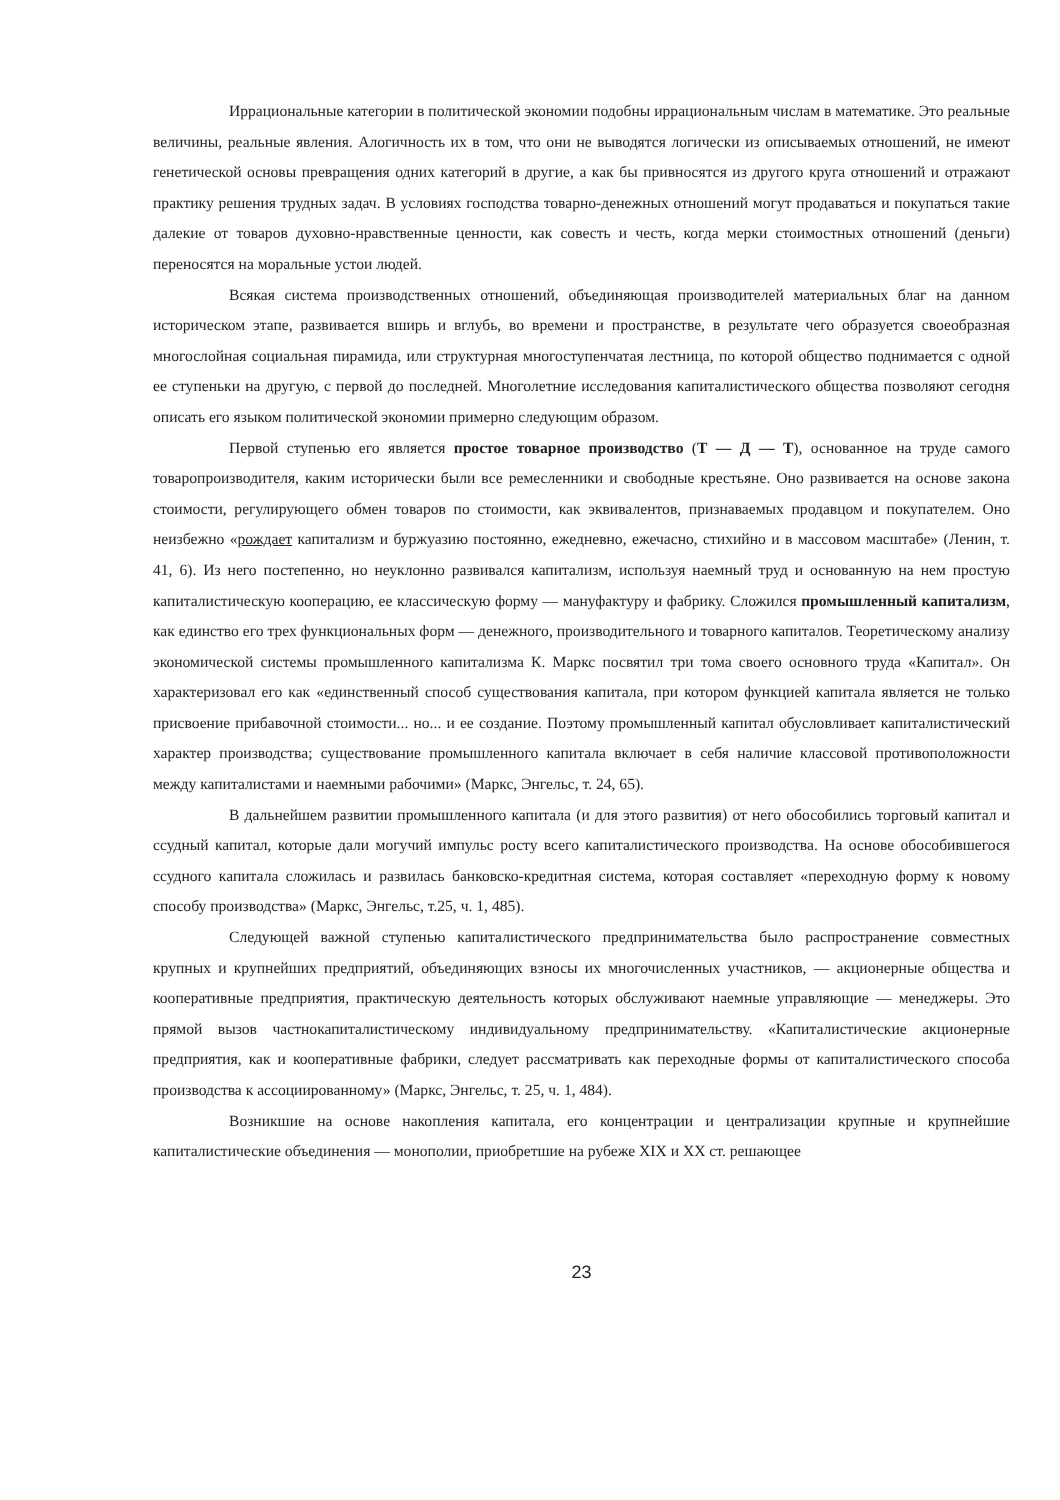Иррациональные категории в политической экономии подобны иррациональным числам в математике. Это реальные величины, реальные явления. Алогичность их в том, что они не выводятся логически из описываемых отношений, не имеют генетической основы превращения одних категорий в другие, а как бы привносятся из другого круга отношений и отражают практику решения трудных задач. В условиях господства товарно-денежных отношений могут продаваться и покупаться такие далекие от товаров духовно-нравственные ценности, как совесть и честь, когда мерки стоимостных отношений (деньги) переносятся на моральные устои людей.
Всякая система производственных отношений, объединяющая производителей материальных благ на данном историческом этапе, развивается вширь и вглубь, во времени и пространстве, в результате чего образуется своеобразная многослойная социальная пирамида, или структурная многоступенчатая лестница, по которой общество поднимается с одной ее ступеньки на другую, с первой до последней. Многолетние исследования капиталистического общества позволяют сегодня описать его языком политической экономии примерно следующим образом.
Первой ступенью его является простое товарное производство (Т — Д — Т), основанное на труде самого товаропроизводителя, каким исторически были все ремесленники и свободные крестьяне. Оно развивается на основе закона стоимости, регулирующего обмен товаров по стоимости, как эквивалентов, признаваемых продавцом и покупателем. Оно неизбежно «рождает капитализм и буржуазию постоянно, ежедневно, ежечасно, стихийно и в массовом масштабе» (Ленин, т. 41, 6). Из него постепенно, но неуклонно развивался капитализм, используя наемный труд и основанную на нем простую капиталистическую кооперацию, ее классическую форму — мануфактуру и фабрику. Сложился промышленный капитализм, как единство его трех функциональных форм — денежного, производительного и товарного капиталов. Теоретическому анализу экономической системы промышленного капитализма К. Маркс посвятил три тома своего основного труда «Капитал». Он характеризовал его как «единственный способ существования капитала, при котором функцией капитала является не только присвоение прибавочной стоимости... но... и ее создание. Поэтому промышленный капитал обусловливает капиталистический характер производства; существование промышленного капитала включает в себя наличие классовой противоположности между капиталистами и наемными рабочими» (Маркс, Энгельс, т. 24, 65).
В дальнейшем развитии промышленного капитала (и для этого развития) от него обособились торговый капитал и ссудный капитал, которые дали могучий импульс росту всего капиталистического производства. На основе обособившегося ссудного капитала сложилась и развилась банковско-кредитная система, которая составляет «переходную форму к новому способу производства» (Маркс, Энгельс, т.25, ч. 1, 485).
Следующей важной ступенью капиталистического предпринимательства было распространение совместных крупных и крупнейших предприятий, объединяющих взносы их многочисленных участников, — акционерные общества и кооперативные предприятия, практическую деятельность которых обслуживают наемные управляющие — менеджеры. Это прямой вызов частнокапиталистическому индивидуальному предпринимательству. «Капиталистические акционерные предприятия, как и кооперативные фабрики, следует рассматривать как переходные формы от капиталистического способа производства к ассоциированному» (Маркс, Энгельс, т. 25, ч. 1, 484).
Возникшие на основе накопления капитала, его концентрации и централизации крупные и крупнейшие капиталистические объединения — монополии, приобретшие на рубеже XIX и XX ст. решающее
23